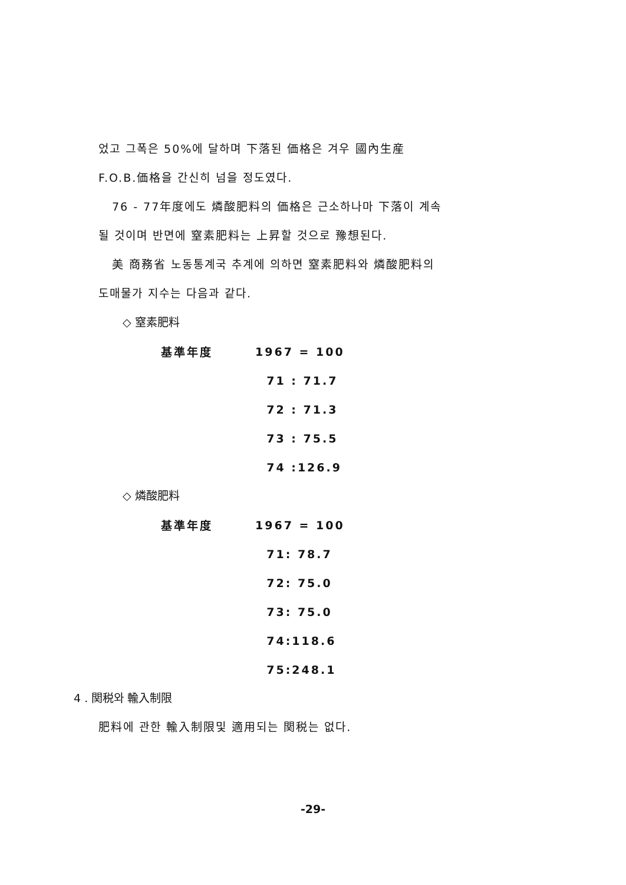었고 그폭은 50%에 달하며 下落된 価格은 겨우 國內生産
F.O.B.価格을 간신히 넘을 정도였다.
76 - 77年度에도 燐酸肥料의 価格은 근소하나마 下落이 계속
될 것이며 반면에 窒素肥料는 上昇할 것으로 豫想된다.
美 商務省 노동통계국 추계에 의하면 窒素肥料와 燐酸肥料의
도매물가 지수는 다음과 같다.
◇ 窒素肥料
| 基準年度 | 1967 = 100 |
| | 71 : 71.7 |
| | 72 : 71.3 |
| | 73 : 75.5 |
| | 74 :126.9 |
◇ 燐酸肥料
| 基準年度 | 1967 = 100 |
| | 71: 78.7 |
| | 72: 75.0 |
| | 73: 75.0 |
| | 74:118.6 |
| | 75:248.1 |
4 . 関税와 輸入制限
肥料에 관한 輸入制限및 適用되는 関税는 없다.
-29-